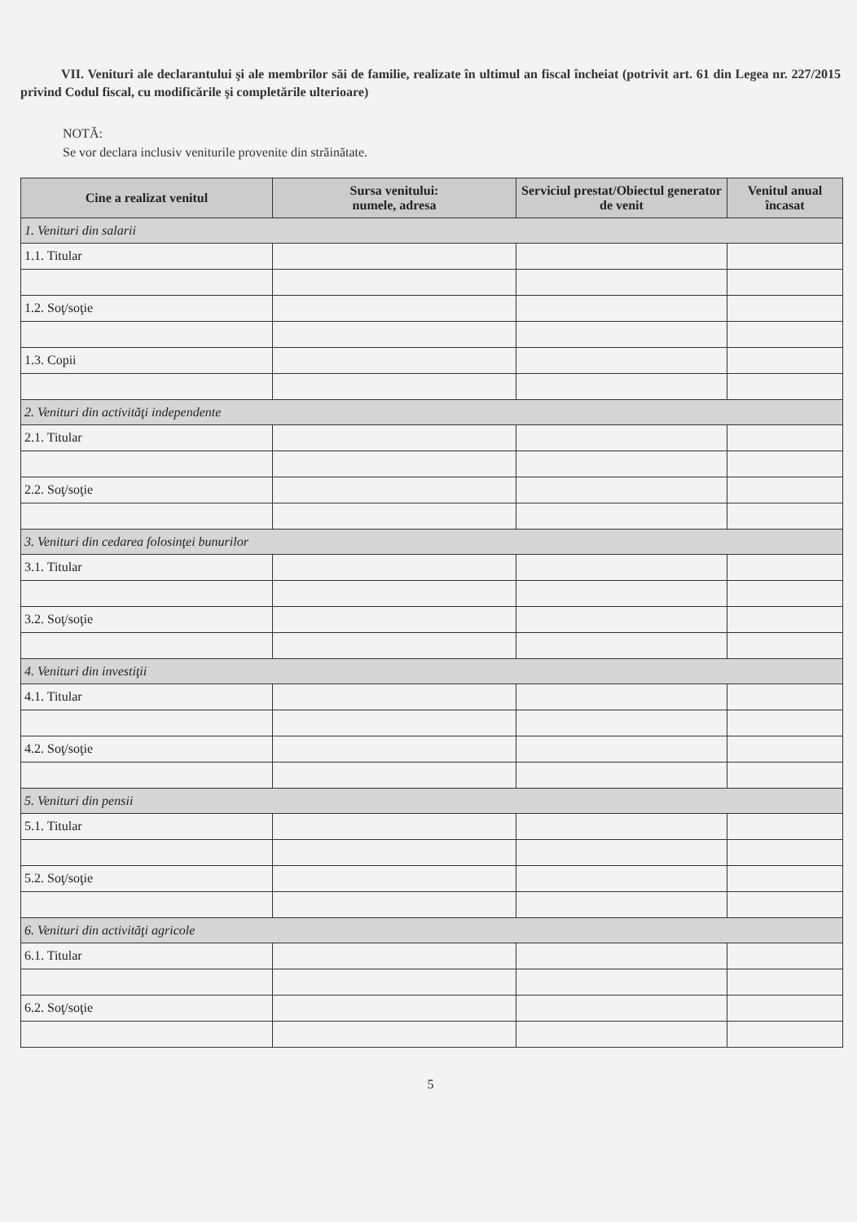VII. Venituri ale declarantului şi ale membrilor săi de familie, realizate în ultimul an fiscal încheiat (potrivit art. 61 din Legea nr. 227/2015 privind Codul fiscal, cu modificările şi completările ulterioare)
NOTĂ:
Se vor declara inclusiv veniturile provenite din străinătate.
| Cine a realizat venitul | Sursa venitului: numele, adresa | Serviciul prestat/Obiectul generator de venit | Venitul anual încasat |
| --- | --- | --- | --- |
| 1. Venituri din salarii | | | |
| 1.1. Titular | | | |
| 1.2. Soţ/soţie | | | |
| 1.3. Copii | | | |
| 2. Venituri din activităţi independente | | | |
| 2.1. Titular | | | |
| 2.2. Soţ/soţie | | | |
| 3. Venituri din cedarea folosinţei bunurilor | | | |
| 3.1. Titular | | | |
| 3.2. Soţ/soţie | | | |
| 4. Venituri din investiţii | | | |
| 4.1. Titular | | | |
| 4.2. Soţ/soţie | | | |
| 5. Venituri din pensii | | | |
| 5.1. Titular | | | |
| 5.2. Soţ/soţie | | | |
| 6. Venituri din activităţi agricole | | | |
| 6.1. Titular | | | |
| 6.2. Soţ/soţie | | | |
5